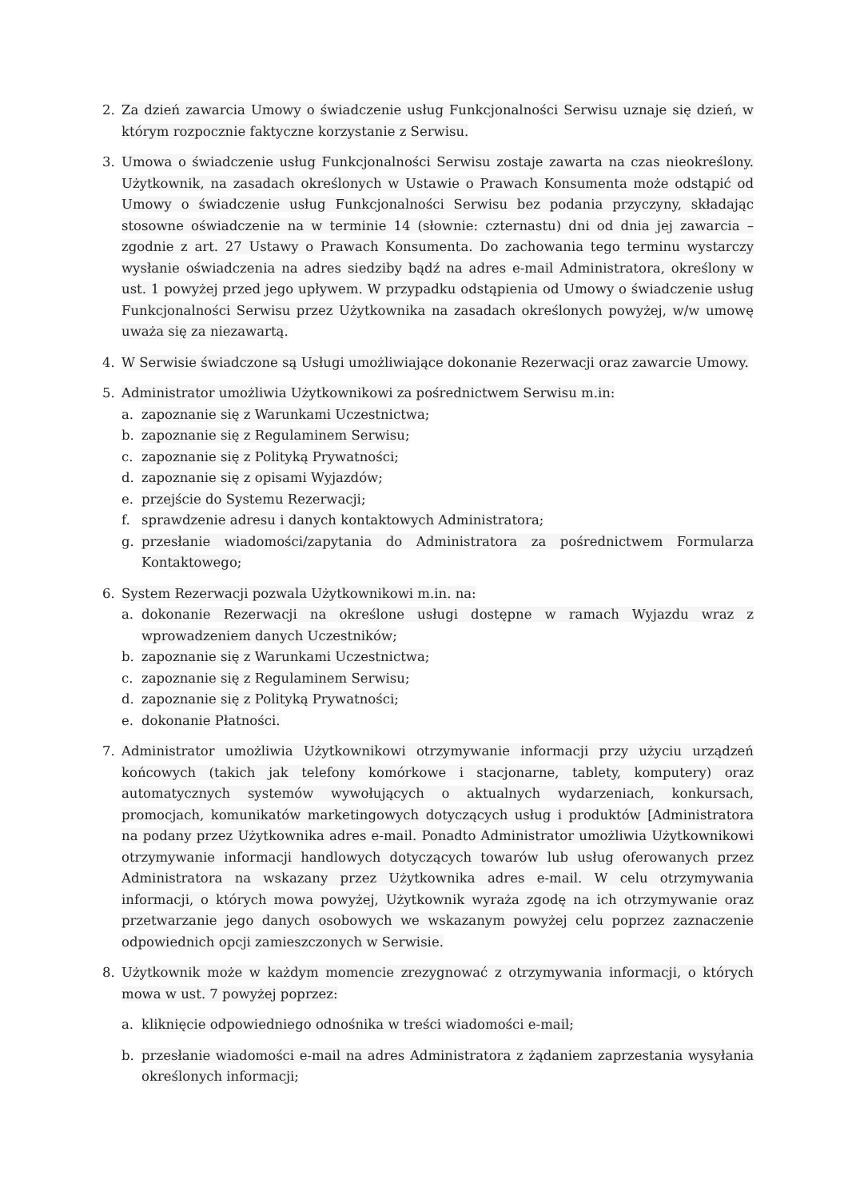2. Za dzień zawarcia Umowy o świadczenie usług Funkcjonalności Serwisu uznaje się dzień, w którym rozpocznie faktyczne korzystanie z Serwisu.
3. Umowa o świadczenie usług Funkcjonalności Serwisu zostaje zawarta na czas nieokreślony. Użytkownik, na zasadach określonych w Ustawie o Prawach Konsumenta może odstąpić od Umowy o świadczenie usług Funkcjonalności Serwisu bez podania przyczyny, składając stosowne oświadczenie na w terminie 14 (słownie: czternastu) dni od dnia jej zawarcia – zgodnie z art. 27 Ustawy o Prawach Konsumenta. Do zachowania tego terminu wystarczy wysłanie oświadczenia na adres siedziby bądź na adres e-mail Administratora, określony w ust. 1 powyżej przed jego upływem. W przypadku odstąpienia od Umowy o świadczenie usług Funkcjonalności Serwisu przez Użytkownika na zasadach określonych powyżej, w/w umowę uważa się za niezawartą.
4. W Serwisie świadczone są Usługi umożliwiające dokonanie Rezerwacji oraz zawarcie Umowy.
5. Administrator umożliwia Użytkownikowi za pośrednictwem Serwisu m.in:
a. zapoznanie się z Warunkami Uczestnictwa;
b. zapoznanie się z Regulaminem Serwisu;
c. zapoznanie się z Polityką Prywatności;
d. zapoznanie się z opisami Wyjazdów;
e. przejście do Systemu Rezerwacji;
f. sprawdzenie adresu i danych kontaktowych Administratora;
g. przesłanie wiadomości/zapytania do Administratora za pośrednictwem Formularza Kontaktowego;
6. System Rezerwacji pozwala Użytkownikowi m.in. na:
a. dokonanie Rezerwacji na określone usługi dostępne w ramach Wyjazdu wraz z wprowadzeniem danych Uczestników;
b. zapoznanie się z Warunkami Uczestnictwa;
c. zapoznanie się z Regulaminem Serwisu;
d. zapoznanie się z Polityką Prywatności;
e. dokonanie Płatności.
7. Administrator umożliwia Użytkownikowi otrzymywanie informacji przy użyciu urządzeń końcowych (takich jak telefony komórkowe i stacjonarne, tablety, komputery) oraz automatycznych systemów wywołujących o aktualnych wydarzeniach, konkursach, promocjach, komunikatów marketingowych dotyczących usług i produktów [Administratora na podany przez Użytkownika adres e-mail. Ponadto Administrator umożliwia Użytkownikowi otrzymywanie informacji handlowych dotyczących towarów lub usług oferowanych przez Administratora na wskazany przez Użytkownika adres e-mail. W celu otrzymywania informacji, o których mowa powyżej, Użytkownik wyraża zgodę na ich otrzymywanie oraz przetwarzanie jego danych osobowych we wskazanym powyżej celu poprzez zaznaczenie odpowiednich opcji zamieszczonych w Serwisie.
8. Użytkownik może w każdym momencie zrezygnować z otrzymywania informacji, o których mowa w ust. 7 powyżej poprzez:
a. kliknięcie odpowiedniego odnośnika w treści wiadomości e-mail;
b. przesłanie wiadomości e-mail na adres Administratora z żądaniem zaprzestania wysyłania określonych informacji;